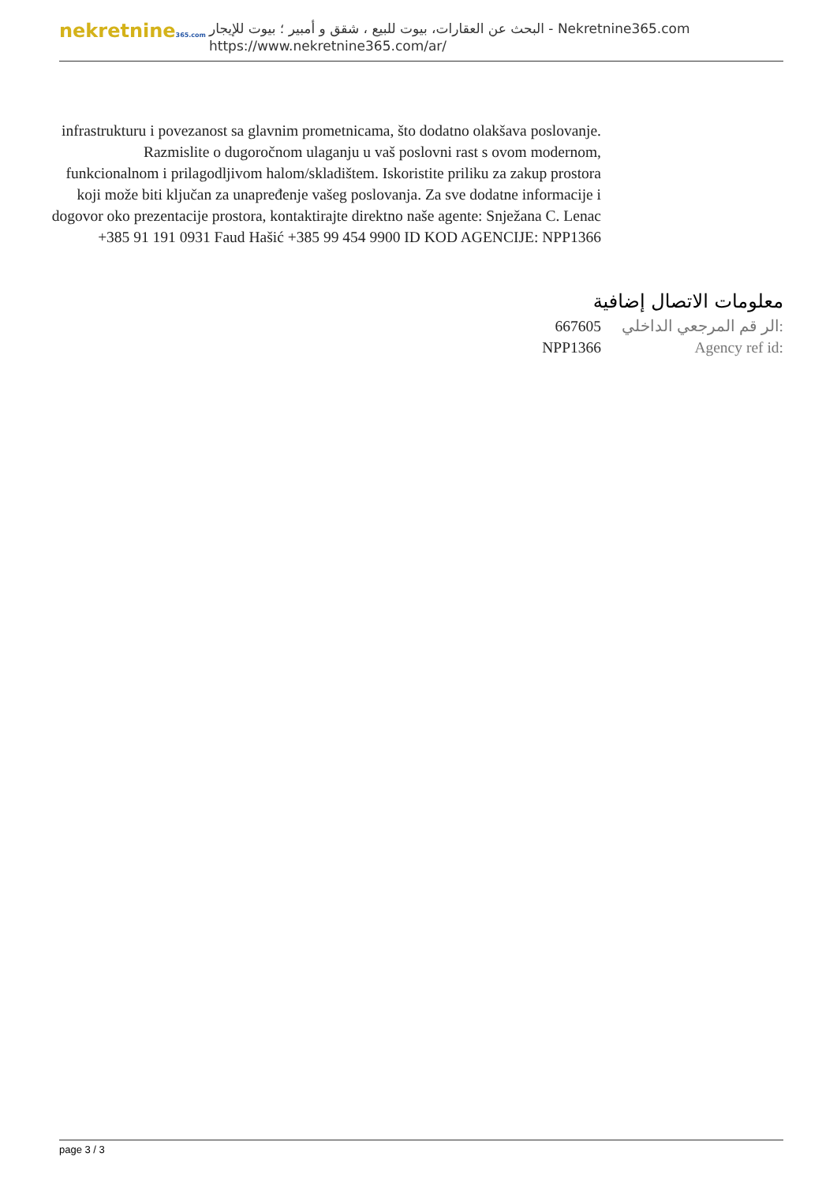nekretnine365.com
البحث عن العقارات، بيوت للبيع ، شقق و أمبير ؛ بيوت للإيجار - Nekretnine365.com
https://www.nekretnine365.com/ar/
infrastrukturu i povezanost sa glavnim prometnicama, što dodatno olakšava poslovanje. Razmislite o dugoročnom ulaganju u vaš poslovni rast s ovom modernom, funkcionalnom i prilagodljivom halom/skladištem. Iskoristite priliku za zakup prostora koji može biti ključan za unapređenje vašeg poslovanja. Za sve dodatne informacije i dogovor oko prezentacije prostora, kontaktirajte direktno naše agente: Snježana C. Lenac +385 91 191 0931 Faud Hašić +385 99 454 9900 ID KOD AGENCIJE: NPP1366
معلومات الاتصال إضافية
667605 الر قم المرجعي الداخلي:
NPP1366 Agency ref id:
page 3 / 3